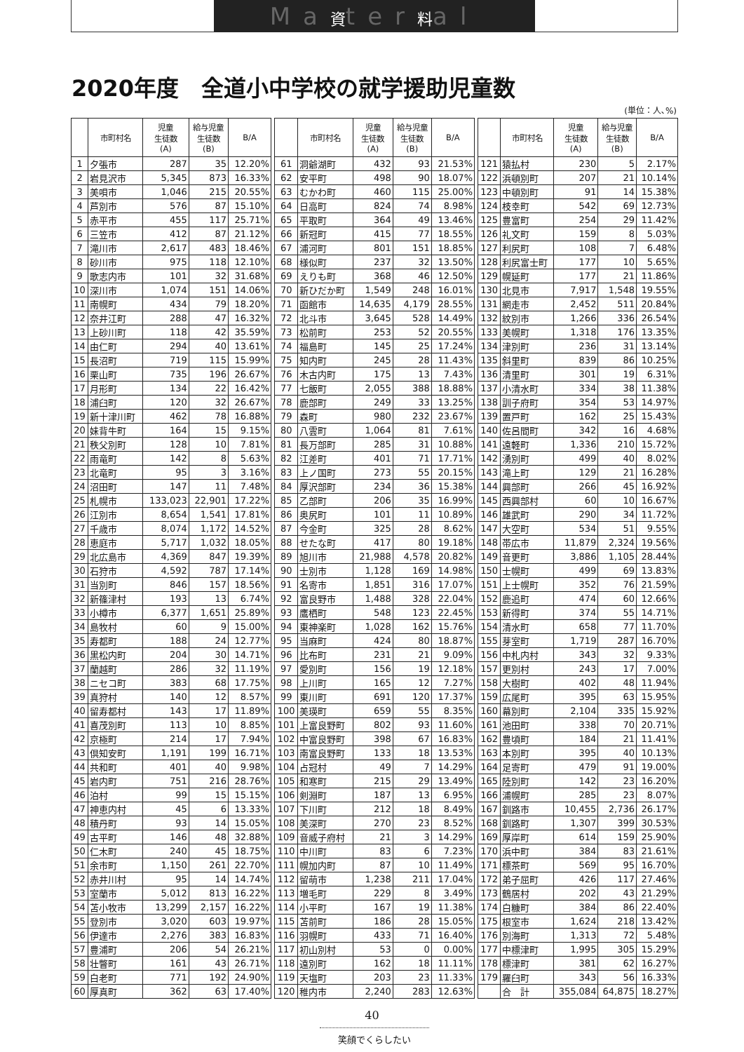Ma資ter料al
2020年度　全道小中学校の就学援助児童数
(単位：人､%)
| | 市町村名 | 児童 生徒数 (A) | 給与児童 生徒数 (B) | B/A |
| --- | --- | --- | --- | --- |
| 1 | 夕張市 | 287 | 35 | 12.20% |
| 2 | 岩見沢市 | 5,345 | 873 | 16.33% |
| 3 | 美唄市 | 1,046 | 215 | 20.55% |
| 4 | 芦別市 | 576 | 87 | 15.10% |
| 5 | 赤平市 | 455 | 117 | 25.71% |
| 6 | 三笠市 | 412 | 87 | 21.12% |
| 7 | 滝川市 | 2,617 | 483 | 18.46% |
| 8 | 砂川市 | 975 | 118 | 12.10% |
| 9 | 歌志内市 | 101 | 32 | 31.68% |
| 10 | 深川市 | 1,074 | 151 | 14.06% |
| 11 | 南幌町 | 434 | 79 | 18.20% |
| 12 | 奈井江町 | 288 | 47 | 16.32% |
| 13 | 上砂川町 | 118 | 42 | 35.59% |
| 14 | 由仁町 | 294 | 40 | 13.61% |
| 15 | 長沼町 | 719 | 115 | 15.99% |
| 16 | 栗山町 | 735 | 196 | 26.67% |
| 17 | 月形町 | 134 | 22 | 16.42% |
| 18 | 浦臼町 | 120 | 32 | 26.67% |
| 19 | 新十津川町 | 462 | 78 | 16.88% |
| 20 | 妹背牛町 | 164 | 15 | 9.15% |
| 21 | 秩父別町 | 128 | 10 | 7.81% |
| 22 | 雨竜町 | 142 | 8 | 5.63% |
| 23 | 北竜町 | 95 | 3 | 3.16% |
| 24 | 沼田町 | 147 | 11 | 7.48% |
| 25 | 札幌市 | 133,023 | 22,901 | 17.22% |
| 26 | 江別市 | 8,654 | 1,541 | 17.81% |
| 27 | 千歳市 | 8,074 | 1,172 | 14.52% |
| 28 | 恵庭市 | 5,717 | 1,032 | 18.05% |
| 29 | 北広島市 | 4,369 | 847 | 19.39% |
| 30 | 石狩市 | 4,592 | 787 | 17.14% |
| 31 | 当別町 | 846 | 157 | 18.56% |
| 32 | 新篠津村 | 193 | 13 | 6.74% |
| 33 | 小樽市 | 6,377 | 1,651 | 25.89% |
| 34 | 島牧村 | 60 | 9 | 15.00% |
| 35 | 寿都町 | 188 | 24 | 12.77% |
| 36 | 黒松内町 | 204 | 30 | 14.71% |
| 37 | 蘭越町 | 286 | 32 | 11.19% |
| 38 | ニセコ町 | 383 | 68 | 17.75% |
| 39 | 真狩村 | 140 | 12 | 8.57% |
| 40 | 留寿都村 | 143 | 17 | 11.89% |
| 41 | 喜茂別町 | 113 | 10 | 8.85% |
| 42 | 京極町 | 214 | 17 | 7.94% |
| 43 | 倶知安町 | 1,191 | 199 | 16.71% |
| 44 | 共和町 | 401 | 40 | 9.98% |
| 45 | 岩内町 | 751 | 216 | 28.76% |
| 46 | 泊村 | 99 | 15 | 15.15% |
| 47 | 神恵内村 | 45 | 6 | 13.33% |
| 48 | 積丹町 | 93 | 14 | 15.05% |
| 49 | 古平町 | 146 | 48 | 32.88% |
| 50 | 仁木町 | 240 | 45 | 18.75% |
| 51 | 余市町 | 1,150 | 261 | 22.70% |
| 52 | 赤井川村 | 95 | 14 | 14.74% |
| 53 | 室蘭市 | 5,012 | 813 | 16.22% |
| 54 | 苫小牧市 | 13,299 | 2,157 | 16.22% |
| 55 | 登別市 | 3,020 | 603 | 19.97% |
| 56 | 伊達市 | 2,276 | 383 | 16.83% |
| 57 | 豊浦町 | 206 | 54 | 26.21% |
| 58 | 壮瞥町 | 161 | 43 | 26.71% |
| 59 | 白老町 | 771 | 192 | 24.90% |
| 60 | 厚真町 | 362 | 63 | 17.40% |
| | 市町村名 | 児童 生徒数 (A) | 給与児童 生徒数 (B) | B/A |
| --- | --- | --- | --- | --- |
| 61 | 洞爺湖町 | 432 | 93 | 21.53% |
| 62 | 安平町 | 498 | 90 | 18.07% |
| 63 | むかわ町 | 460 | 115 | 25.00% |
| 64 | 日高町 | 824 | 74 | 8.98% |
| 65 | 平取町 | 364 | 49 | 13.46% |
| 66 | 新冠町 | 415 | 77 | 18.55% |
| 67 | 浦河町 | 801 | 151 | 18.85% |
| 68 | 様似町 | 237 | 32 | 13.50% |
| 69 | えりも町 | 368 | 46 | 12.50% |
| 70 | 新ひだか町 | 1,549 | 248 | 16.01% |
| 71 | 函館市 | 14,635 | 4,179 | 28.55% |
| 72 | 北斗市 | 3,645 | 528 | 14.49% |
| 73 | 松前町 | 253 | 52 | 20.55% |
| 74 | 福島町 | 145 | 25 | 17.24% |
| 75 | 知内町 | 245 | 28 | 11.43% |
| 76 | 木古内町 | 175 | 13 | 7.43% |
| 77 | 七飯町 | 2,055 | 388 | 18.88% |
| 78 | 鹿部町 | 249 | 33 | 13.25% |
| 79 | 森町 | 980 | 232 | 23.67% |
| 80 | 八雲町 | 1,064 | 81 | 7.61% |
| 81 | 長万部町 | 285 | 31 | 10.88% |
| 82 | 江差町 | 401 | 71 | 17.71% |
| 83 | 上ノ国町 | 273 | 55 | 20.15% |
| 84 | 厚沢部町 | 234 | 36 | 15.38% |
| 85 | 乙部町 | 206 | 35 | 16.99% |
| 86 | 奥尻町 | 101 | 11 | 10.89% |
| 87 | 今金町 | 325 | 28 | 8.62% |
| 88 | せたな町 | 417 | 80 | 19.18% |
| 89 | 旭川市 | 21,988 | 4,578 | 20.82% |
| 90 | 士別市 | 1,128 | 169 | 14.98% |
| 91 | 名寄市 | 1,851 | 316 | 17.07% |
| 92 | 富良野市 | 1,488 | 328 | 22.04% |
| 93 | 鷹栖町 | 548 | 123 | 22.45% |
| 94 | 東神楽町 | 1,028 | 162 | 15.76% |
| 95 | 当麻町 | 424 | 80 | 18.87% |
| 96 | 比布町 | 231 | 21 | 9.09% |
| 97 | 愛別町 | 156 | 19 | 12.18% |
| 98 | 上川町 | 165 | 12 | 7.27% |
| 99 | 東川町 | 691 | 120 | 17.37% |
| 100 | 美瑛町 | 659 | 55 | 8.35% |
| 101 | 上富良野町 | 802 | 93 | 11.60% |
| 102 | 中富良野町 | 398 | 67 | 16.83% |
| 103 | 南富良野町 | 133 | 18 | 13.53% |
| 104 | 占冠村 | 49 | 7 | 14.29% |
| 105 | 和寒町 | 215 | 29 | 13.49% |
| 106 | 剣淵町 | 187 | 13 | 6.95% |
| 107 | 下川町 | 212 | 18 | 8.49% |
| 108 | 美深町 | 270 | 23 | 8.52% |
| 109 | 音威子府村 | 21 | 3 | 14.29% |
| 110 | 中川町 | 83 | 6 | 7.23% |
| 111 | 幌加内町 | 87 | 10 | 11.49% |
| 112 | 留萌市 | 1,238 | 211 | 17.04% |
| 113 | 増毛町 | 229 | 8 | 3.49% |
| 114 | 小平町 | 167 | 19 | 11.38% |
| 115 | 苫前町 | 186 | 28 | 15.05% |
| 116 | 羽幌町 | 433 | 71 | 16.40% |
| 117 | 初山別村 | 53 | 0 | 0.00% |
| 118 | 遠別町 | 162 | 18 | 11.11% |
| 119 | 天塩町 | 203 | 23 | 11.33% |
| 120 | 稚内市 | 2,240 | 283 | 12.63% |
| | 市町村名 | 児童 生徒数 (A) | 給与児童 生徒数 (B) | B/A |
| --- | --- | --- | --- | --- |
| 121 | 猿払村 | 230 | 5 | 2.17% |
| 122 | 浜頓別町 | 207 | 21 | 10.14% |
| 123 | 中頓別町 | 91 | 14 | 15.38% |
| 124 | 枝幸町 | 542 | 69 | 12.73% |
| 125 | 豊富町 | 254 | 29 | 11.42% |
| 126 | 礼文町 | 159 | 8 | 5.03% |
| 127 | 利尻町 | 108 | 7 | 6.48% |
| 128 | 利尻富士町 | 177 | 10 | 5.65% |
| 129 | 幌延町 | 177 | 21 | 11.86% |
| 130 | 北見市 | 7,917 | 1,548 | 19.55% |
| 131 | 網走市 | 2,452 | 511 | 20.84% |
| 132 | 紋別市 | 1,266 | 336 | 26.54% |
| 133 | 美幌町 | 1,318 | 176 | 13.35% |
| 134 | 津別町 | 236 | 31 | 13.14% |
| 135 | 斜里町 | 839 | 86 | 10.25% |
| 136 | 清里町 | 301 | 19 | 6.31% |
| 137 | 小清水町 | 334 | 38 | 11.38% |
| 138 | 訓子府町 | 354 | 53 | 14.97% |
| 139 | 置戸町 | 162 | 25 | 15.43% |
| 140 | 佐呂間町 | 342 | 16 | 4.68% |
| 141 | 遠軽町 | 1,336 | 210 | 15.72% |
| 142 | 湧別町 | 499 | 40 | 8.02% |
| 143 | 滝上町 | 129 | 21 | 16.28% |
| 144 | 興部町 | 266 | 45 | 16.92% |
| 145 | 西興部村 | 60 | 10 | 16.67% |
| 146 | 雄武町 | 290 | 34 | 11.72% |
| 147 | 大空町 | 534 | 51 | 9.55% |
| 148 | 帯広市 | 11,879 | 2,324 | 19.56% |
| 149 | 音更町 | 3,886 | 1,105 | 28.44% |
| 150 | 士幌町 | 499 | 69 | 13.83% |
| 151 | 上士幌町 | 352 | 76 | 21.59% |
| 152 | 鹿追町 | 474 | 60 | 12.66% |
| 153 | 新得町 | 374 | 55 | 14.71% |
| 154 | 清水町 | 658 | 77 | 11.70% |
| 155 | 芽室町 | 1,719 | 287 | 16.70% |
| 156 | 中札内村 | 343 | 32 | 9.33% |
| 157 | 更別村 | 243 | 17 | 7.00% |
| 158 | 大樹町 | 402 | 48 | 11.94% |
| 159 | 広尾町 | 395 | 63 | 15.95% |
| 160 | 幕別町 | 2,104 | 335 | 15.92% |
| 161 | 池田町 | 338 | 70 | 20.71% |
| 162 | 豊頃町 | 184 | 21 | 11.41% |
| 163 | 本別町 | 395 | 40 | 10.13% |
| 164 | 足寄町 | 479 | 91 | 19.00% |
| 165 | 陸別町 | 142 | 23 | 16.20% |
| 166 | 浦幌町 | 285 | 23 | 8.07% |
| 167 | 釧路市 | 10,455 | 2,736 | 26.17% |
| 168 | 釧路町 | 1,307 | 399 | 30.53% |
| 169 | 厚岸町 | 614 | 159 | 25.90% |
| 170 | 浜中町 | 384 | 83 | 21.61% |
| 171 | 標茶町 | 569 | 95 | 16.70% |
| 172 | 弟子屈町 | 426 | 117 | 27.46% |
| 173 | 鶴居村 | 202 | 43 | 21.29% |
| 174 | 白糠町 | 384 | 86 | 22.40% |
| 175 | 根室市 | 1,624 | 218 | 13.42% |
| 176 | 別海町 | 1,313 | 72 | 5.48% |
| 177 | 中標津町 | 1,995 | 305 | 15.29% |
| 178 | 標津町 | 381 | 62 | 16.27% |
| 179 | 羅臼町 | 343 | 56 | 16.33% |
| | 合 計 | 355,084 | 64,875 | 18.27% |
40
笑顔でくらしたい